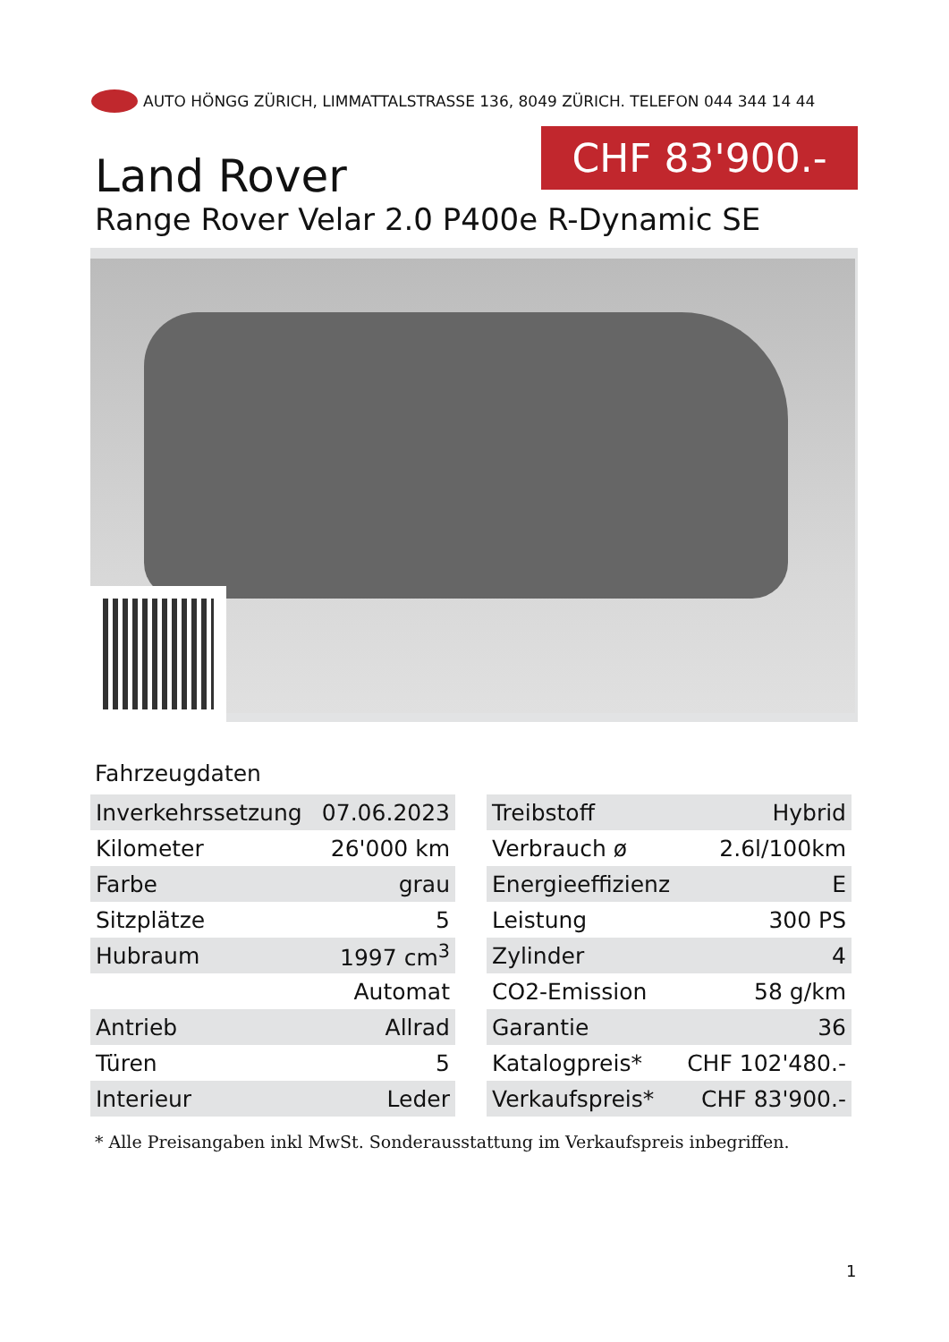AUTO HÖNGG ZÜRICH, LIMMATTALSTRASSE 136, 8049 ZÜRICH. TELEFON 044 344 14 44
Land Rover
CHF 83'900.-
Range Rover Velar 2.0 P400e R-Dynamic SE
Fahrzeugdaten
| Inverkehrssetzung | 07.06.2023 |
| Kilometer | 26'000 km |
| Farbe | grau |
| Sitzplätze | 5 |
| Hubraum | 1997 cm<sup>3</sup> |
| | Automat |
| Antrieb | Allrad |
| Türen | 5 |
| Interieur | Leder |
| Treibstoff | Hybrid |
| Verbrauch ø | 2.6l/100km |
| Energieeffizienz | E |
| Leistung | 300 PS |
| Zylinder | 4 |
| CO2-Emission | 58 g/km |
| Garantie | 36 |
| Katalogpreis* | CHF 102'480.- |
| Verkaufspreis* | CHF 83'900.- |
* Alle Preisangaben inkl MwSt. Sonderausstattung im Verkaufspreis inbegriffen.
1